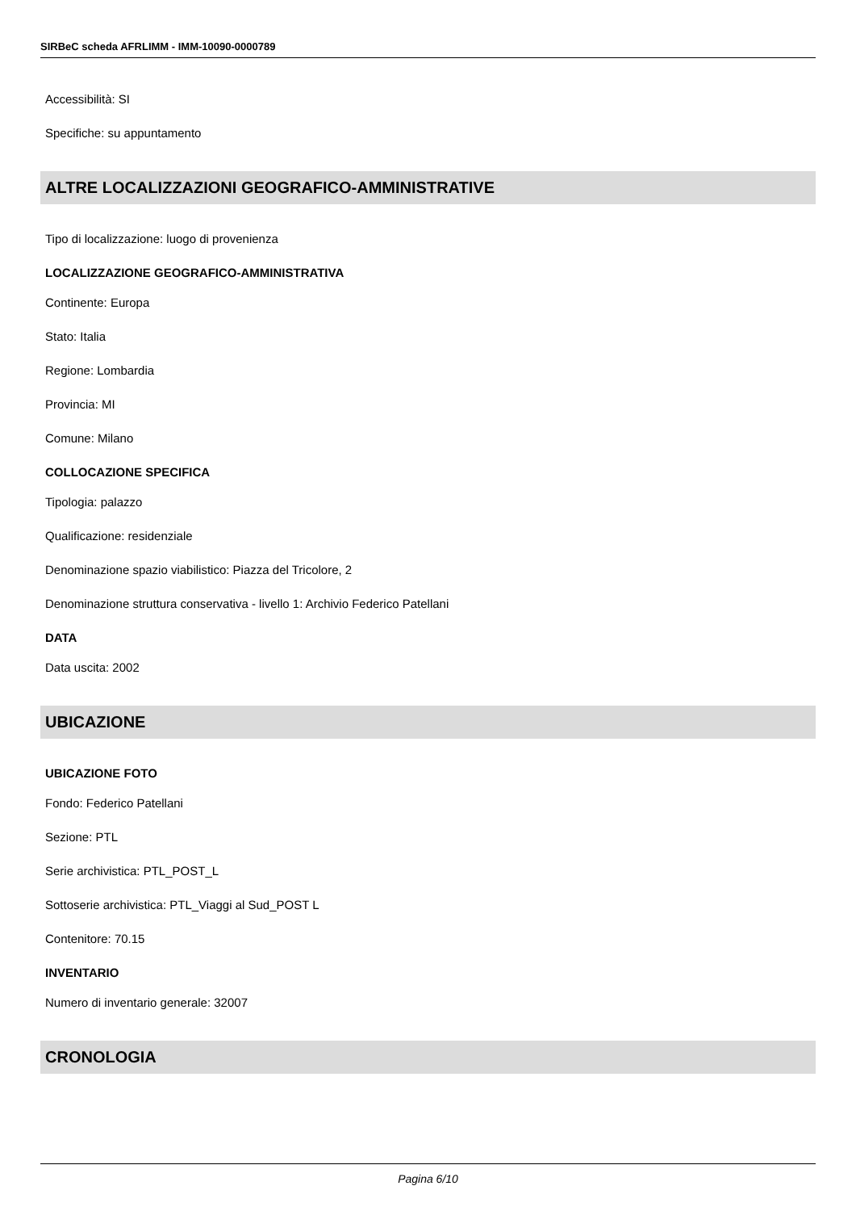SIRBeC scheda AFRLIMM - IMM-10090-0000789
Accessibilità: SI
Specifiche: su appuntamento
ALTRE LOCALIZZAZIONI GEOGRAFICO-AMMINISTRATIVE
Tipo di localizzazione: luogo di provenienza
LOCALIZZAZIONE GEOGRAFICO-AMMINISTRATIVA
Continente: Europa
Stato: Italia
Regione: Lombardia
Provincia: MI
Comune: Milano
COLLOCAZIONE SPECIFICA
Tipologia: palazzo
Qualificazione: residenziale
Denominazione spazio viabilistico: Piazza del Tricolore, 2
Denominazione struttura conservativa - livello 1: Archivio Federico Patellani
DATA
Data uscita: 2002
UBICAZIONE
UBICAZIONE FOTO
Fondo: Federico Patellani
Sezione: PTL
Serie archivistica: PTL_POST_L
Sottoserie archivistica: PTL_Viaggi al Sud_POST L
Contenitore: 70.15
INVENTARIO
Numero di inventario generale: 32007
CRONOLOGIA
Pagina 6/10